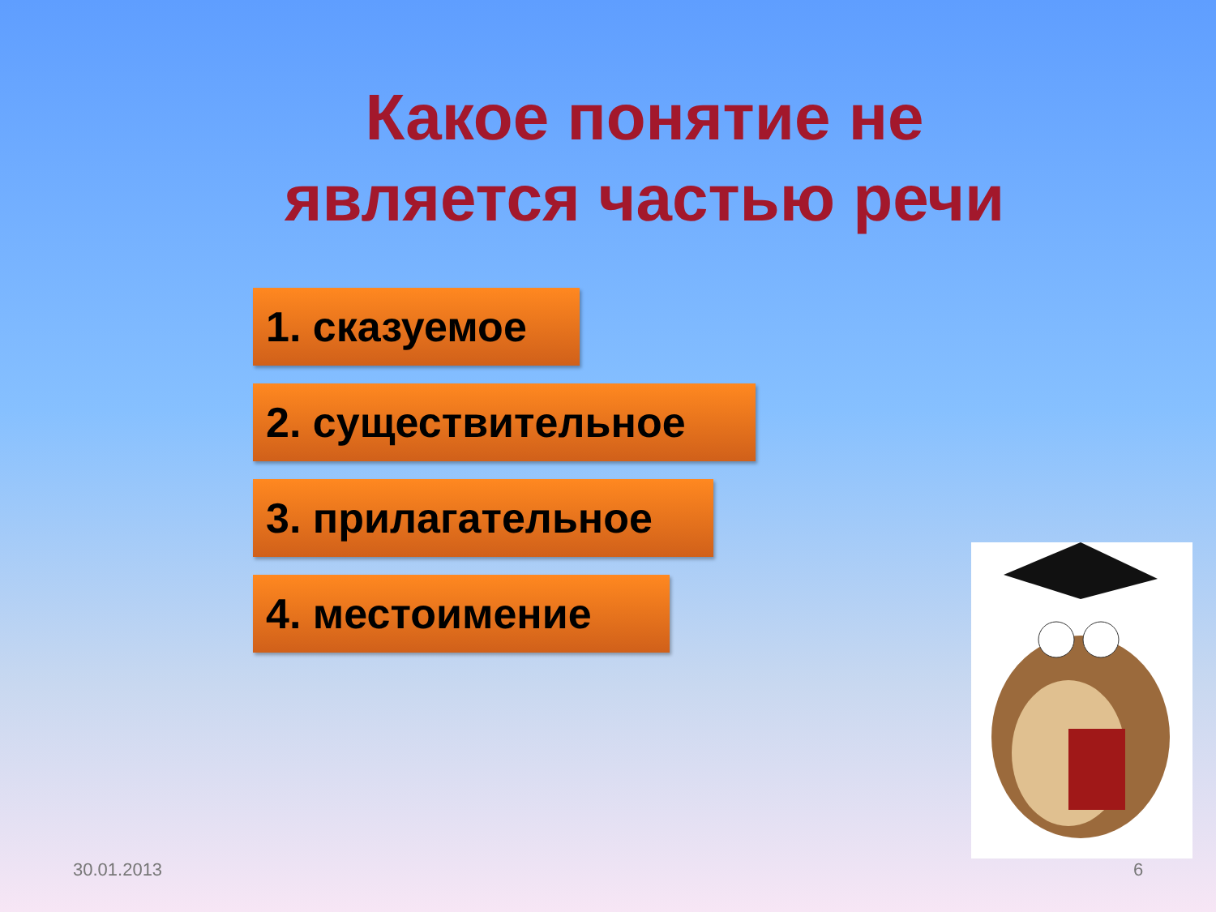Какое понятие не является частью речи
1. сказуемое
2. существительное
3. прилагательное
4. местоимение
30.01.2013 6